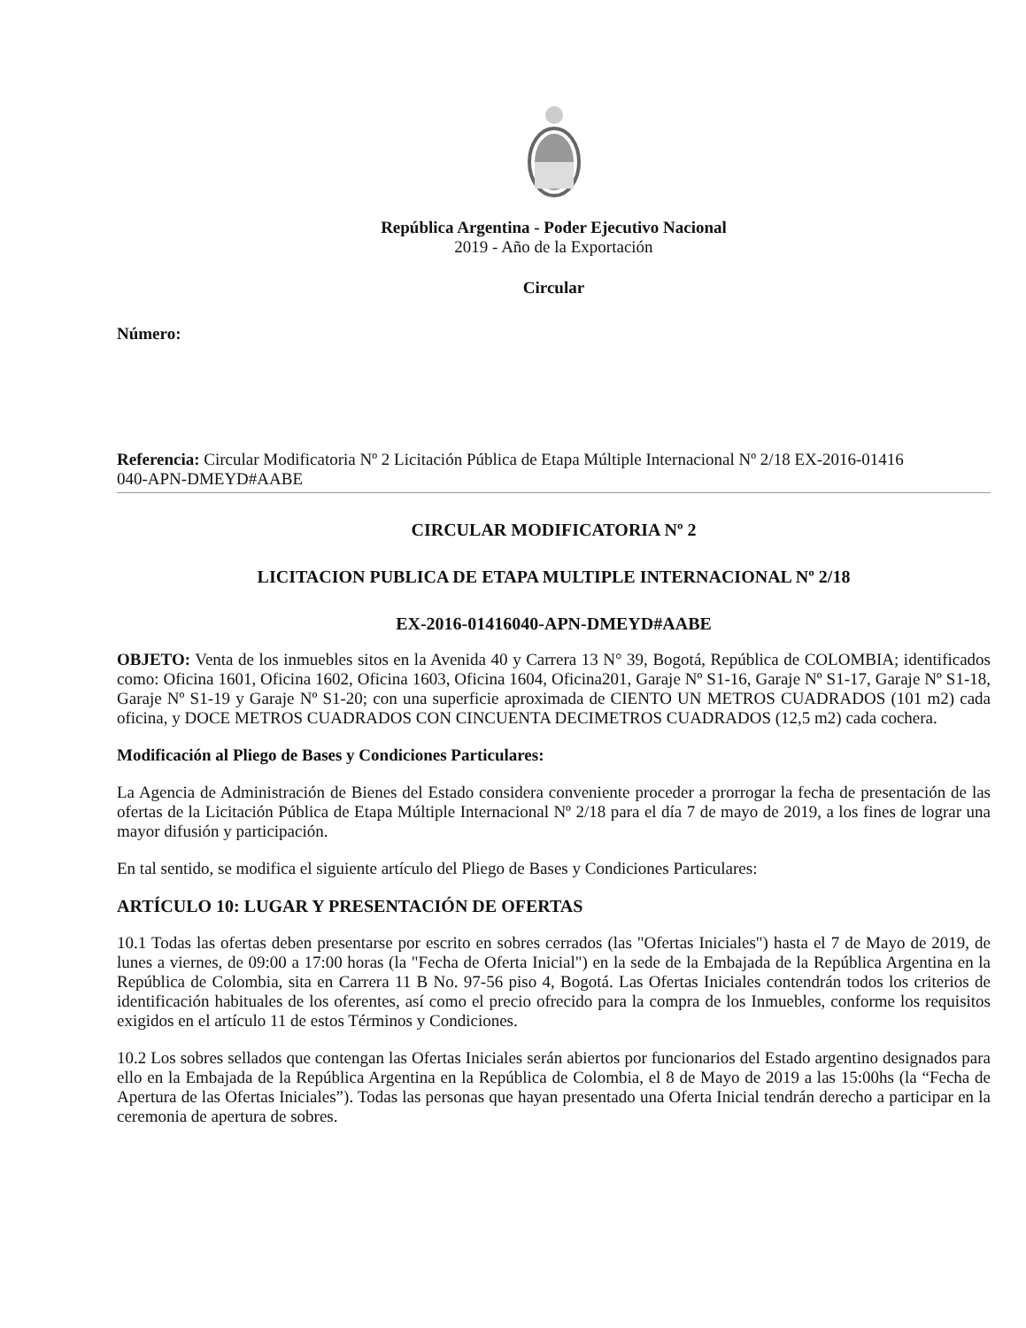República Argentina - Poder Ejecutivo Nacional
2019 - Año de la Exportación
Circular
Número:
Referencia: Circular Modificatoria Nº 2 Licitación Pública de Etapa Múltiple Internacional Nº 2/18 EX-2016-01416
040-APN-DMEYD#AABE
CIRCULAR MODIFICATORIA Nº 2
LICITACION PUBLICA DE ETAPA MULTIPLE INTERNACIONAL Nº 2/18
EX-2016-01416040-APN-DMEYD#AABE
OBJETO: Venta de los inmuebles sitos en la Avenida 40 y Carrera 13 N° 39, Bogotá, República de COLOMBIA; identificados como: Oficina 1601, Oficina 1602, Oficina 1603, Oficina 1604, Oficina201, Garaje Nº S1-16, Garaje Nº S1-17, Garaje Nº S1-18, Garaje Nº S1-19 y Garaje Nº S1-20; con una superficie aproximada de CIENTO UN METROS CUADRADOS (101 m2) cada oficina, y DOCE METROS CUADRADOS CON CINCUENTA DECIMETROS CUADRADOS (12,5 m2) cada cochera.
Modificación al Pliego de Bases y Condiciones Particulares:
La Agencia de Administración de Bienes del Estado considera conveniente proceder a prorrogar la fecha de presentación de las ofertas de la Licitación Pública de Etapa Múltiple Internacional Nº 2/18 para el día 7 de mayo de 2019, a los fines de lograr una mayor difusión y participación.
En tal sentido, se modifica el siguiente artículo del Pliego de Bases y Condiciones Particulares:
ARTÍCULO 10: LUGAR Y PRESENTACIÓN DE OFERTAS
10.1 Todas las ofertas deben presentarse por escrito en sobres cerrados (las "Ofertas Iniciales") hasta el 7 de Mayo de 2019, de lunes a viernes, de 09:00 a 17:00 horas (la "Fecha de Oferta Inicial") en la sede de la Embajada de la República Argentina en la República de Colombia, sita en Carrera 11 B No. 97-56 piso 4, Bogotá. Las Ofertas Iniciales contendrán todos los criterios de identificación habituales de los oferentes, así como el precio ofrecido para la compra de los Inmuebles, conforme los requisitos exigidos en el artículo 11 de estos Términos y Condiciones.
10.2 Los sobres sellados que contengan las Ofertas Iniciales serán abiertos por funcionarios del Estado argentino designados para ello en la Embajada de la República Argentina en la República de Colombia, el 8 de Mayo de 2019 a las 15:00hs (la “Fecha de Apertura de las Ofertas Iniciales”). Todas las personas que hayan presentado una Oferta Inicial tendrán derecho a participar en la ceremonia de apertura de sobres.